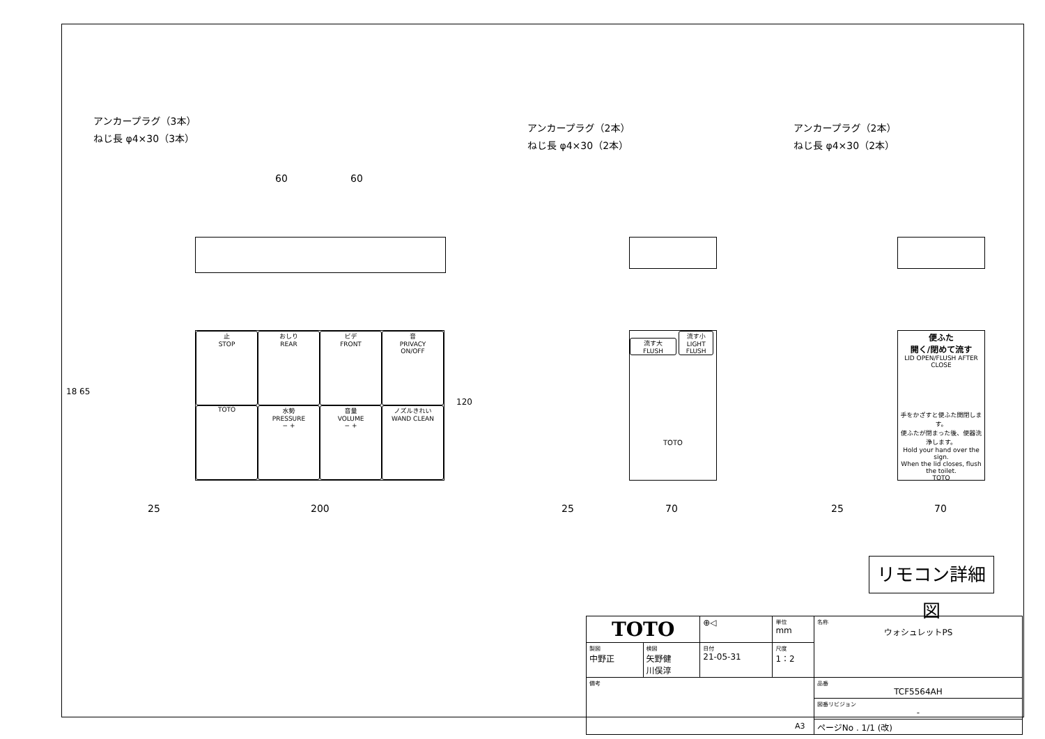アンカープラグ（3本）
ねじ長 φ4×30（3本）
アンカープラグ（2本）
ねじ長 φ4×30（2本）
アンカープラグ（2本）
ねじ長 φ4×30（2本）
60 60
止
STOP
おしり
REAR
ビデ
FRONT
音
PRIVACY
ON/OFF
TOTO
水勢
PRESSURE
− +
音量
VOLUME
− +
ノズルきれい
WAND CLEAN
流す大
FLUSH
流す小
LIGHT FLUSH
TOTO
便ふた
開く/閉めて流す
LID OPEN/FLUSH AFTER CLOSE
手をかざすと便ふた開閉します。
便ふたが閉まった後、便器洗浄します。
Hold your hand over the sign.
When the lid closes, flush the toilet.
TOTO
18 65
120
25 200 25 70 25 70
リモコン詳細図
| TOTO | | ⊕◁ | 単位 mm | 名称 ウォシュレットPS |
| 製図 中野正 | 検図 矢野健 川俣淳 | 日付 21-05-31 | 尺度 1：2 | |
| 備考 | | | | 品番 TCF5564AH |
| | | | | 図番リビジョン - |
| | | | | ページNo . 1/1 (改) |
A3